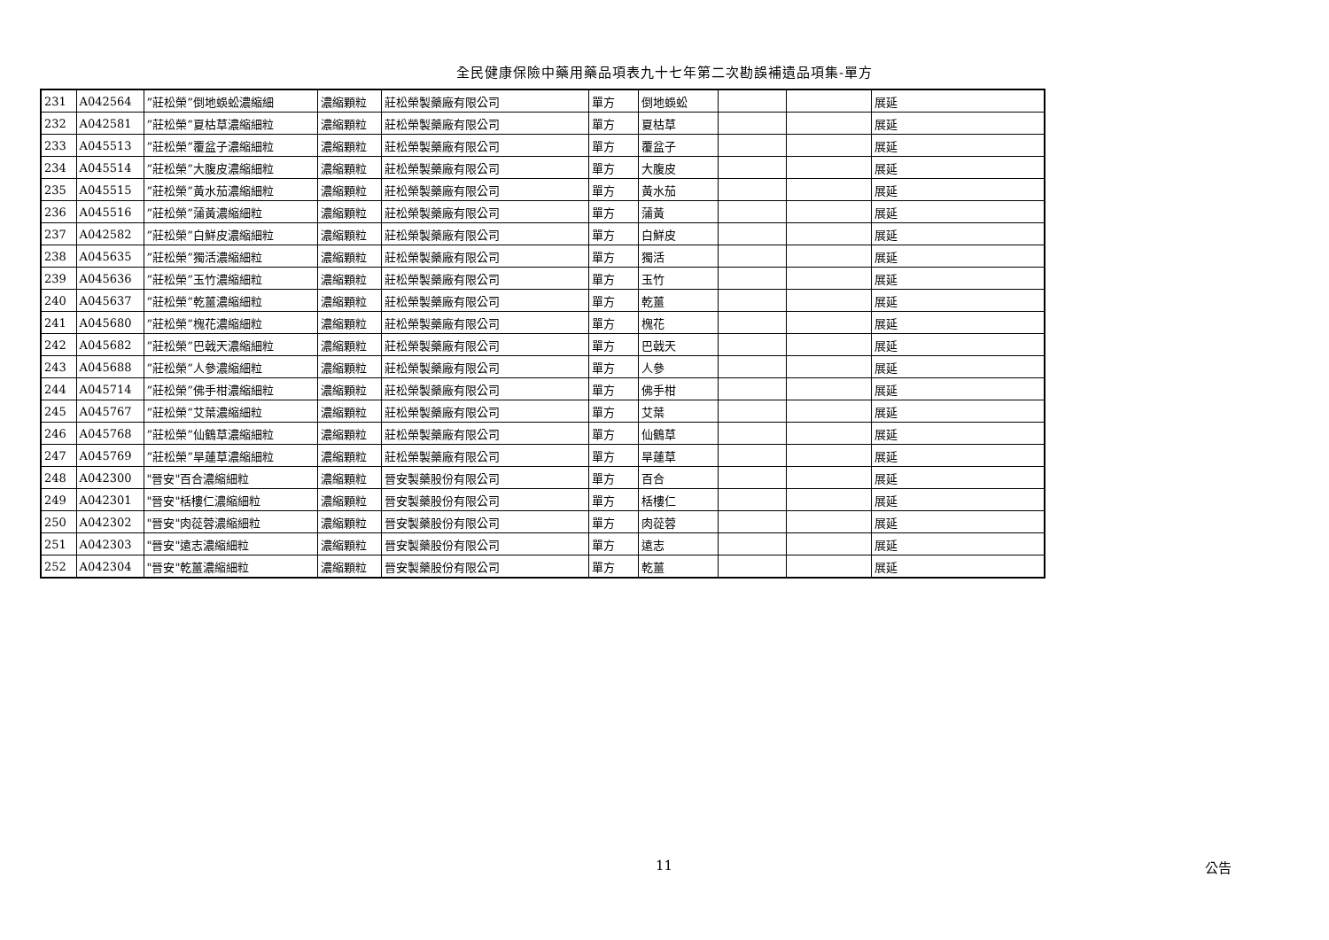全民健康保險中藥用藥品項表九十七年第二次勘誤補遺品項集-單方
| 231 | A042564 | ”莊松榮”倒地蜈蚣濃縮細 | 濃縮顆粒 | 莊松榮製藥廠有限公司 | 單方 | 倒地蜈蚣 | | | 展延 |
| 232 | A042581 | ”莊松榮”夏枯草濃縮細粒 | 濃縮顆粒 | 莊松榮製藥廠有限公司 | 單方 | 夏枯草 | | | 展延 |
| 233 | A045513 | ”莊松榮”覆盆子濃縮細粒 | 濃縮顆粒 | 莊松榮製藥廠有限公司 | 單方 | 覆盆子 | | | 展延 |
| 234 | A045514 | ”莊松榮”大腹皮濃縮細粒 | 濃縮顆粒 | 莊松榮製藥廠有限公司 | 單方 | 大腹皮 | | | 展延 |
| 235 | A045515 | ”莊松榮”黃水茄濃縮細粒 | 濃縮顆粒 | 莊松榮製藥廠有限公司 | 單方 | 黃水茄 | | | 展延 |
| 236 | A045516 | ”莊松榮”蒲黃濃縮細粒 | 濃縮顆粒 | 莊松榮製藥廠有限公司 | 單方 | 蒲黃 | | | 展延 |
| 237 | A042582 | ”莊松榮”白鮮皮濃縮細粒 | 濃縮顆粒 | 莊松榮製藥廠有限公司 | 單方 | 白鮮皮 | | | 展延 |
| 238 | A045635 | ”莊松榮”獨活濃縮細粒 | 濃縮顆粒 | 莊松榮製藥廠有限公司 | 單方 | 獨活 | | | 展延 |
| 239 | A045636 | ”莊松榮”玉竹濃縮細粒 | 濃縮顆粒 | 莊松榮製藥廠有限公司 | 單方 | 玉竹 | | | 展延 |
| 240 | A045637 | ”莊松榮”乾薑濃縮細粒 | 濃縮顆粒 | 莊松榮製藥廠有限公司 | 單方 | 乾薑 | | | 展延 |
| 241 | A045680 | ”莊松榮”槐花濃縮細粒 | 濃縮顆粒 | 莊松榮製藥廠有限公司 | 單方 | 槐花 | | | 展延 |
| 242 | A045682 | ”莊松榮”巴戟天濃縮細粒 | 濃縮顆粒 | 莊松榮製藥廠有限公司 | 單方 | 巴戟天 | | | 展延 |
| 243 | A045688 | ”莊松榮”人參濃縮細粒 | 濃縮顆粒 | 莊松榮製藥廠有限公司 | 單方 | 人參 | | | 展延 |
| 244 | A045714 | ”莊松榮”佛手柑濃縮細粒 | 濃縮顆粒 | 莊松榮製藥廠有限公司 | 單方 | 佛手柑 | | | 展延 |
| 245 | A045767 | ”莊松榮”艾葉濃縮細粒 | 濃縮顆粒 | 莊松榮製藥廠有限公司 | 單方 | 艾葉 | | | 展延 |
| 246 | A045768 | ”莊松榮”仙鶴草濃縮細粒 | 濃縮顆粒 | 莊松榮製藥廠有限公司 | 單方 | 仙鶴草 | | | 展延 |
| 247 | A045769 | ”莊松榮”旱蓮草濃縮細粒 | 濃縮顆粒 | 莊松榮製藥廠有限公司 | 單方 | 旱蓮草 | | | 展延 |
| 248 | A042300 | "晉安"百合濃縮細粒 | 濃縮顆粒 | 晉安製藥股份有限公司 | 單方 | 百合 | | | 展延 |
| 249 | A042301 | "晉安"栝樓仁濃縮細粒 | 濃縮顆粒 | 晉安製藥股份有限公司 | 單方 | 栝樓仁 | | | 展延 |
| 250 | A042302 | "晉安"肉蓯蓉濃縮細粒 | 濃縮顆粒 | 晉安製藥股份有限公司 | 單方 | 肉蓯蓉 | | | 展延 |
| 251 | A042303 | "晉安"遠志濃縮細粒 | 濃縮顆粒 | 晉安製藥股份有限公司 | 單方 | 遠志 | | | 展延 |
| 252 | A042304 | "晉安"乾薑濃縮細粒 | 濃縮顆粒 | 晉安製藥股份有限公司 | 單方 | 乾薑 | | | 展延 |
11 公告